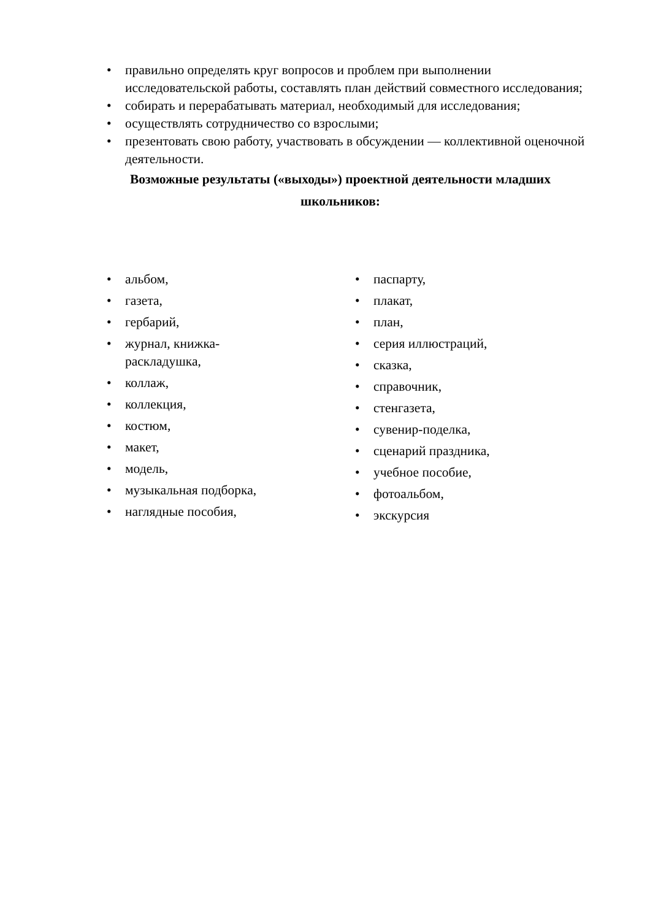• правильно определять круг вопросов и проблем при выполнении исследовательской работы, составлять план действий совместного исследования;
• собирать и перерабатывать материал, необходимый для исследования;
• осуществлять сотрудничество со взрослыми;
• презентовать свою работу, участвовать в обсуждении — коллективной оценочной деятельности.
Возможные результаты («выходы») проектной деятельности младших школьников:
• альбом,
• газета,
• гербарий,
• журнал, книжка-
раскладушка,
• коллаж,
• коллекция,
• костюм,
• макет,
• модель,
• музыкальная подборка,
• наглядные пособия,
• паспарту,
• плакат,
• план,
• серия иллюстраций,
• сказка,
• справочник,
• стенгазета,
• сувенир-поделка,
• сценарий праздника,
• учебное пособие,
• фотоальбом,
• экскурсия